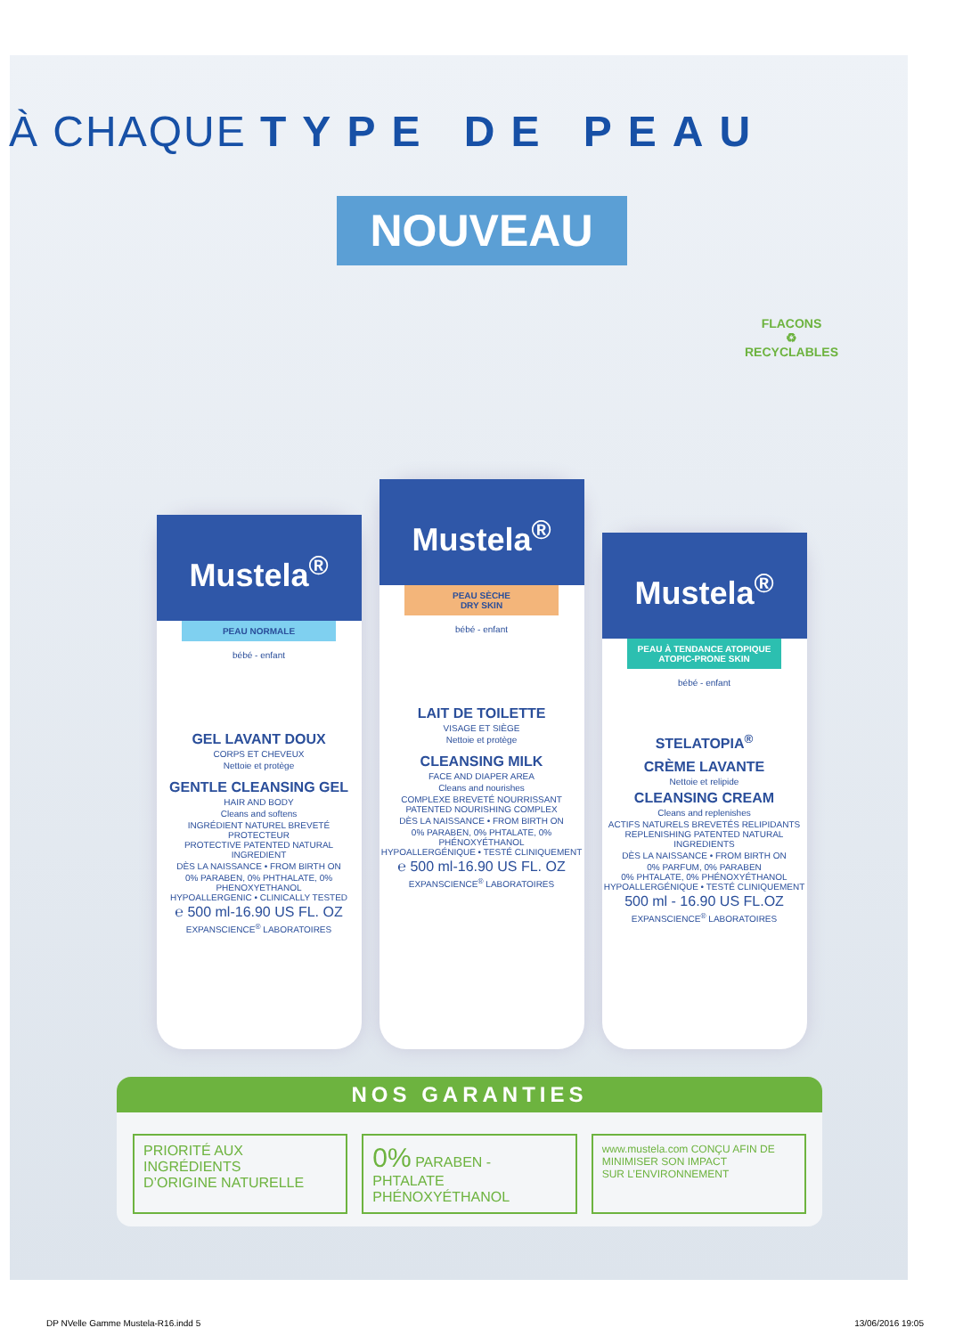À CHAQUE TYPE DE PEAU
NOUVEAU
Mustela<sup>®</sup>
PEAU NORMALE
bébé - enfant
GEL LAVANT DOUX
CORPS ET CHEVEUX
Nettoie et protège
GENTLE CLEANSING GEL
HAIR AND BODY
Cleans and softens
INGRÉDIENT NATUREL BREVETÉ PROTECTEUR
PROTECTIVE PATENTED NATURAL INGREDIENT
DÈS LA NAISSANCE • FROM BIRTH ON
0% PARABEN, 0% PHTHALATE, 0% PHENOXYETHANOL
HYPOALLERGENIC • CLINICALLY TESTED
℮ 500 ml-16.90 US FL. OZ
EXPANSCIENCE<sup>®</sup> LABORATOIRES
Mustela<sup>®</sup>
PEAU SÈCHE
DRY SKIN
bébé - enfant
LAIT DE TOILETTE
VISAGE ET SIÈGE
Nettoie et protège
CLEANSING MILK
FACE AND DIAPER AREA
Cleans and nourishes
COMPLEXE BREVETÉ NOURRISSANT
PATENTED NOURISHING COMPLEX
DÈS LA NAISSANCE • FROM BIRTH ON
0% PARABEN, 0% PHTALATE, 0% PHÉNOXYÉTHANOL
HYPOALLERGÉNIQUE • TESTÉ CLINIQUEMENT
℮ 500 ml-16.90 US FL. OZ
EXPANSCIENCE<sup>®</sup> LABORATOIRES
Mustela<sup>®</sup>
PEAU À TENDANCE ATOPIQUE
ATOPIC-PRONE SKIN
bébé - enfant
STELATOPIA<sup>®</sup>
CRÈME LAVANTE
Nettoie et relipide
CLEANSING CREAM
Cleans and replenishes
ACTIFS NATURELS BREVETÉS RELIPIDANTS
REPLENISHING PATENTED NATURAL INGREDIENTS
DÈS LA NAISSANCE • FROM BIRTH ON
0% PARFUM, 0% PARABEN
0% PHTALATE, 0% PHÉNOXYÉTHANOL
HYPOALLERGÉNIQUE • TESTÉ CLINIQUEMENT
500 ml - 16.90 US FL.OZ
EXPANSCIENCE<sup>®</sup> LABORATOIRES
FLACONS
♻
RECYCLABLES
NOS GARANTIES
PRIORITÉ AUX INGRÉDIENTS
D’ORIGINE NATURELLE
0% PARABEN - PHTALATE
PHÉNOXYÉTHANOL
www.mustela.com CONÇU AFIN DE
MINIMISER SON IMPACT
SUR L’ENVIRONNEMENT
DP NVelle Gamme Mustela-R16.indd 5 13/06/2016 19:05